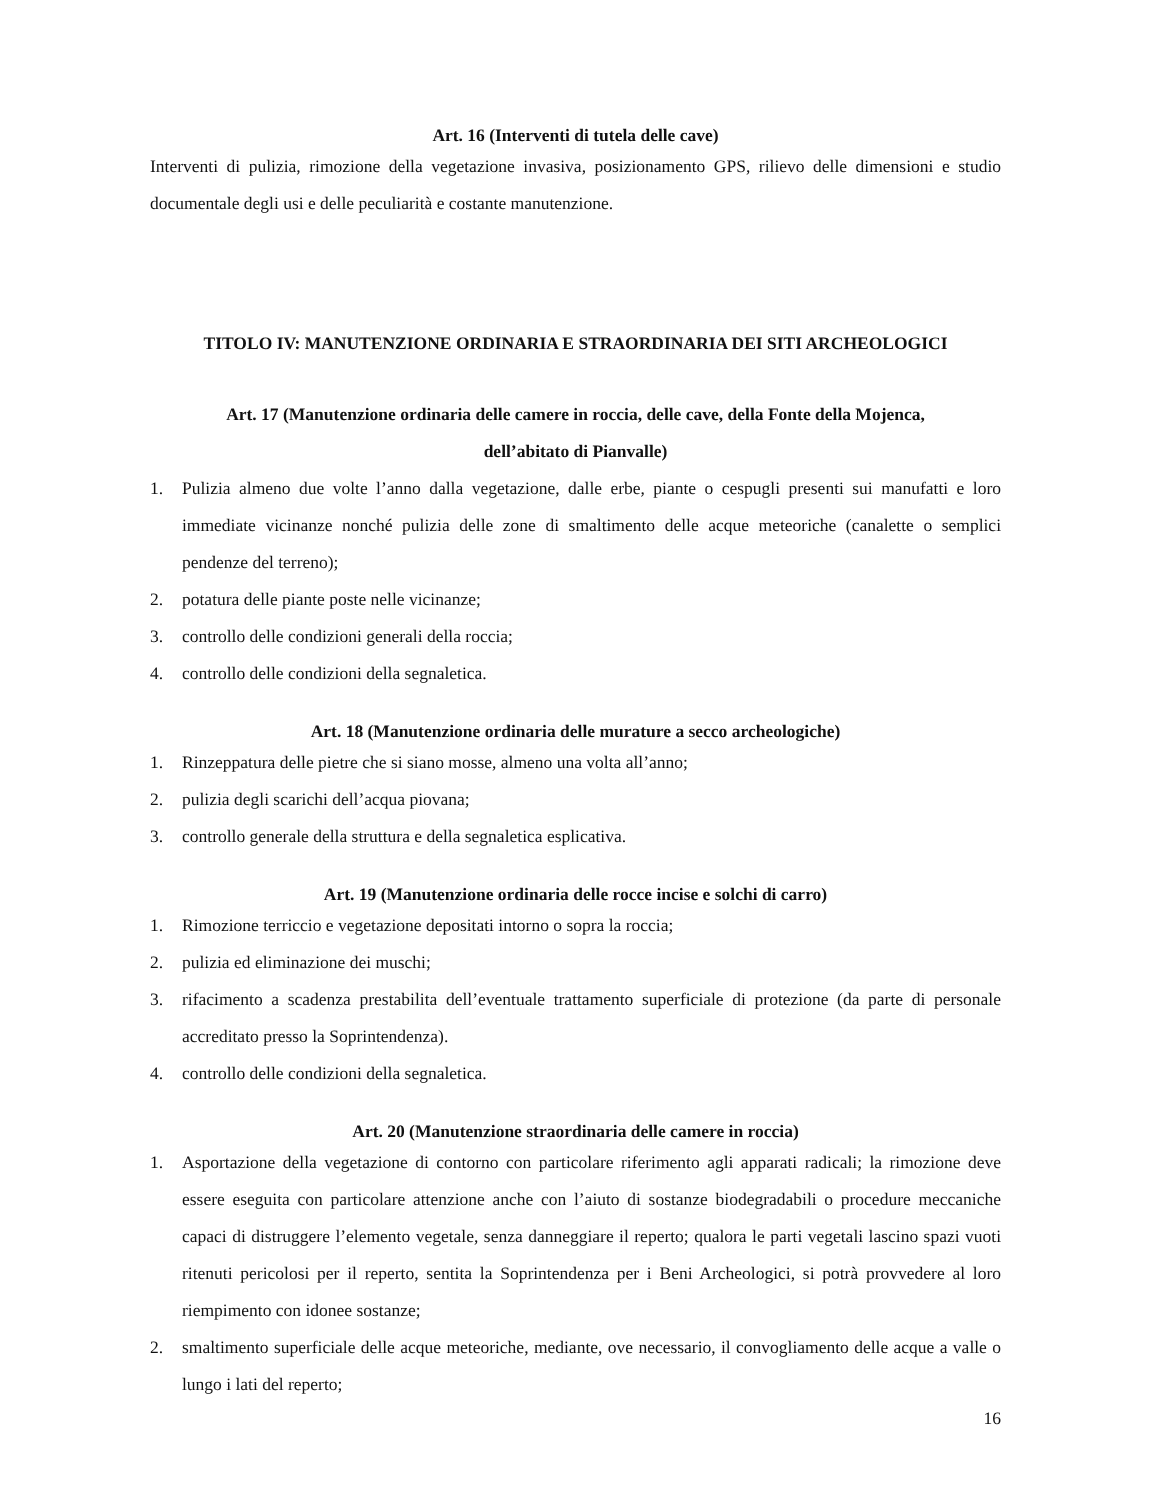Art. 16 (Interventi di tutela delle cave)
Interventi di pulizia, rimozione della vegetazione invasiva, posizionamento GPS, rilievo delle dimensioni e studio documentale degli usi e delle peculiarità e costante manutenzione.
TITOLO IV: MANUTENZIONE ORDINARIA E STRAORDINARIA DEI SITI ARCHEOLOGICI
Art. 17 (Manutenzione ordinaria delle camere in roccia, delle cave, della Fonte della Mojenca,
dell’abitato di Pianvalle)
1. Pulizia almeno due volte l’anno dalla vegetazione, dalle erbe, piante o cespugli presenti sui manufatti e loro immediate vicinanze nonché pulizia delle zone di smaltimento delle acque meteoriche (canalette o semplici pendenze del terreno);
2. potatura delle piante poste nelle vicinanze;
3. controllo delle condizioni generali della roccia;
4. controllo delle condizioni della segnaletica.
Art. 18 (Manutenzione ordinaria delle murature a secco archeologiche)
1. Rinzeppatura delle pietre che si siano mosse, almeno una volta all’anno;
2. pulizia degli scarichi dell’acqua piovana;
3. controllo generale della struttura e della segnaletica esplicativa.
Art. 19 (Manutenzione ordinaria delle rocce incise e solchi di carro)
1. Rimozione terriccio e vegetazione depositati intorno o sopra la roccia;
2. pulizia ed eliminazione dei muschi;
3. rifacimento a scadenza prestabilita dell’eventuale trattamento superficiale di protezione (da parte di personale accreditato presso la Soprintendenza).
4. controllo delle condizioni della segnaletica.
Art. 20 (Manutenzione straordinaria delle camere in roccia)
1. Asportazione della vegetazione di contorno con particolare riferimento agli apparati radicali; la rimozione deve essere eseguita con particolare attenzione anche con l’aiuto di sostanze biodegradabili o procedure meccaniche capaci di distruggere l’elemento vegetale, senza danneggiare il reperto; qualora le parti vegetali lascino spazi vuoti ritenuti pericolosi per il reperto, sentita la Soprintendenza per i Beni Archeologici, si potrà provvedere al loro riempimento con idonee sostanze;
2. smaltimento superficiale delle acque meteoriche, mediante, ove necessario, il convogliamento delle acque a valle o lungo i lati del reperto;
16